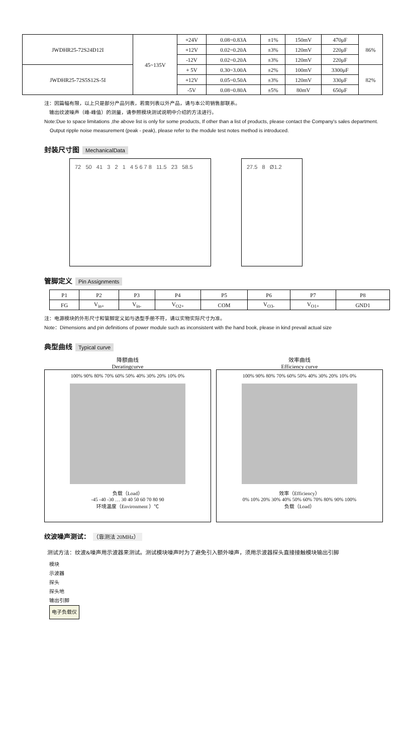| JWDHR25-72S24D12I | 45~135V | +24V | 0.08~0.83A | ±1% | 150mV | 470μF | 86% |
| | | +12V | 0.02~0.20A | ±3% | 120mV | 220μF | |
| | | -12V | 0.02~0.20A | ±3% | 120mV | 220μF | |
| JWDHR25-72S5S12S-5I | | + 5V | 0.30~3.00A | ±2% | 100mV | 3300μF | 82% |
| | | +12V | 0.05~0.50A | ±3% | 120mV | 330μF | |
| | | -5V | 0.08~0.80A | ±5% | 80mV | 650μF | |
注：因篇幅有限，以上只是部分产品列表，若需列表以外产品，请与本公司销售部联系。
输出纹波噪声（峰-峰值）的测量，请参照模块测试说明中介绍的方法进行。
Note:Due to space limitations ,the above list is only for some products, If other than a list of products, please contact the Company's sales department.
Output ripple noise measurement (peak - peak), please refer to the module test notes method is introduced.
封装尺寸图 MechanicalData
72 50 41 3 2 1 4 5 6 7 8 11.5 23 58.5
27.5 8 Ø1.2
管脚定义 Pin Assignments
| P1 | P2 | P3 | P4 | P5 | P6 | P7 | P8 |
| FG | V<sub>in+</sub> | V<sub>in-</sub> | V<sub>O2+</sub> | COM | V<sub>O3-</sub> | V<sub>O1+</sub> | GND1 |
注：电源模块的外形尺寸和管脚定义如与选型手册不符，请以实物实际尺寸为准。
Note：Dimensions and pin definitions of power module such as inconsistent with the hand book, please in kind prevail actual size
典型曲线 Typical curve
降额曲线
Deratingcurve
100% 90% 80% 70% 60% 50% 40% 30% 20% 10% 0%
负载（Load）
-45 -40 -30 … 30 40 50 60 70 80 90
环境温度（Environment ）℃
效率曲线
Efficiency curve
100% 90% 80% 70% 60% 50% 40% 30% 20% 10% 0%
效率（Efficiency）
0% 10% 20% 30% 40% 50% 60% 70% 80% 90% 100%
负载（Load）
纹波噪声测试： （靠测法 20MHz）
测试方法：纹波&噪声用示波器来测试。测试模块噪声时为了避免引入额外噪声，须用示波器探头直接接触模块输出引脚
模块
示波器
探头
探头地
输出引脚
电子负载仪